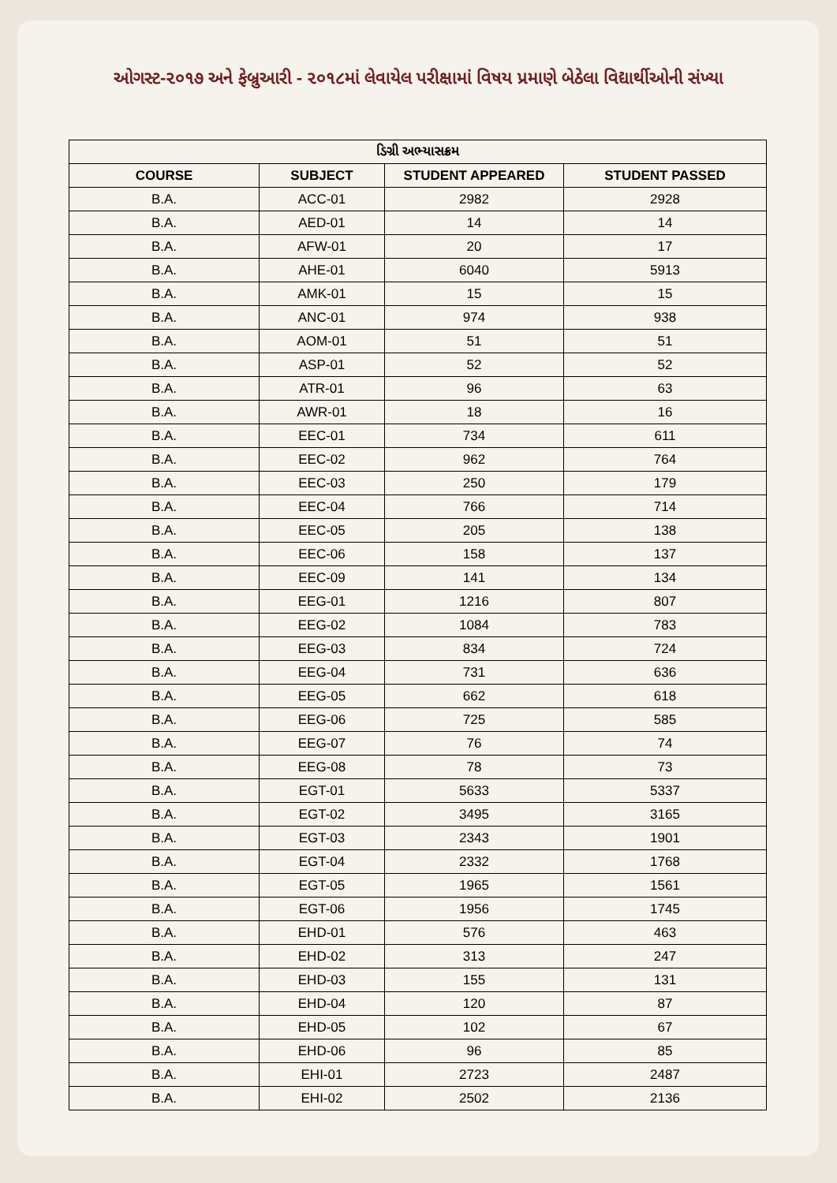ઓગસ્ટ-૨૦૧૭ અને ફેબ્રુઆરી - ૨૦૧૮માં લેવાયેલ પરીક્ષામાં વિષય પ્રમાણે બેઠેલા વિદ્યાર્થીઓની સંખ્યા
| ડિગ્રી અભ્યાસક્રમ | | | |
| --- | --- | --- | --- |
| COURSE | SUBJECT | STUDENT APPEARED | STUDENT PASSED |
| B.A. | ACC-01 | 2982 | 2928 |
| B.A. | AED-01 | 14 | 14 |
| B.A. | AFW-01 | 20 | 17 |
| B.A. | AHE-01 | 6040 | 5913 |
| B.A. | AMK-01 | 15 | 15 |
| B.A. | ANC-01 | 974 | 938 |
| B.A. | AOM-01 | 51 | 51 |
| B.A. | ASP-01 | 52 | 52 |
| B.A. | ATR-01 | 96 | 63 |
| B.A. | AWR-01 | 18 | 16 |
| B.A. | EEC-01 | 734 | 611 |
| B.A. | EEC-02 | 962 | 764 |
| B.A. | EEC-03 | 250 | 179 |
| B.A. | EEC-04 | 766 | 714 |
| B.A. | EEC-05 | 205 | 138 |
| B.A. | EEC-06 | 158 | 137 |
| B.A. | EEC-09 | 141 | 134 |
| B.A. | EEG-01 | 1216 | 807 |
| B.A. | EEG-02 | 1084 | 783 |
| B.A. | EEG-03 | 834 | 724 |
| B.A. | EEG-04 | 731 | 636 |
| B.A. | EEG-05 | 662 | 618 |
| B.A. | EEG-06 | 725 | 585 |
| B.A. | EEG-07 | 76 | 74 |
| B.A. | EEG-08 | 78 | 73 |
| B.A. | EGT-01 | 5633 | 5337 |
| B.A. | EGT-02 | 3495 | 3165 |
| B.A. | EGT-03 | 2343 | 1901 |
| B.A. | EGT-04 | 2332 | 1768 |
| B.A. | EGT-05 | 1965 | 1561 |
| B.A. | EGT-06 | 1956 | 1745 |
| B.A. | EHD-01 | 576 | 463 |
| B.A. | EHD-02 | 313 | 247 |
| B.A. | EHD-03 | 155 | 131 |
| B.A. | EHD-04 | 120 | 87 |
| B.A. | EHD-05 | 102 | 67 |
| B.A. | EHD-06 | 96 | 85 |
| B.A. | EHI-01 | 2723 | 2487 |
| B.A. | EHI-02 | 2502 | 2136 |